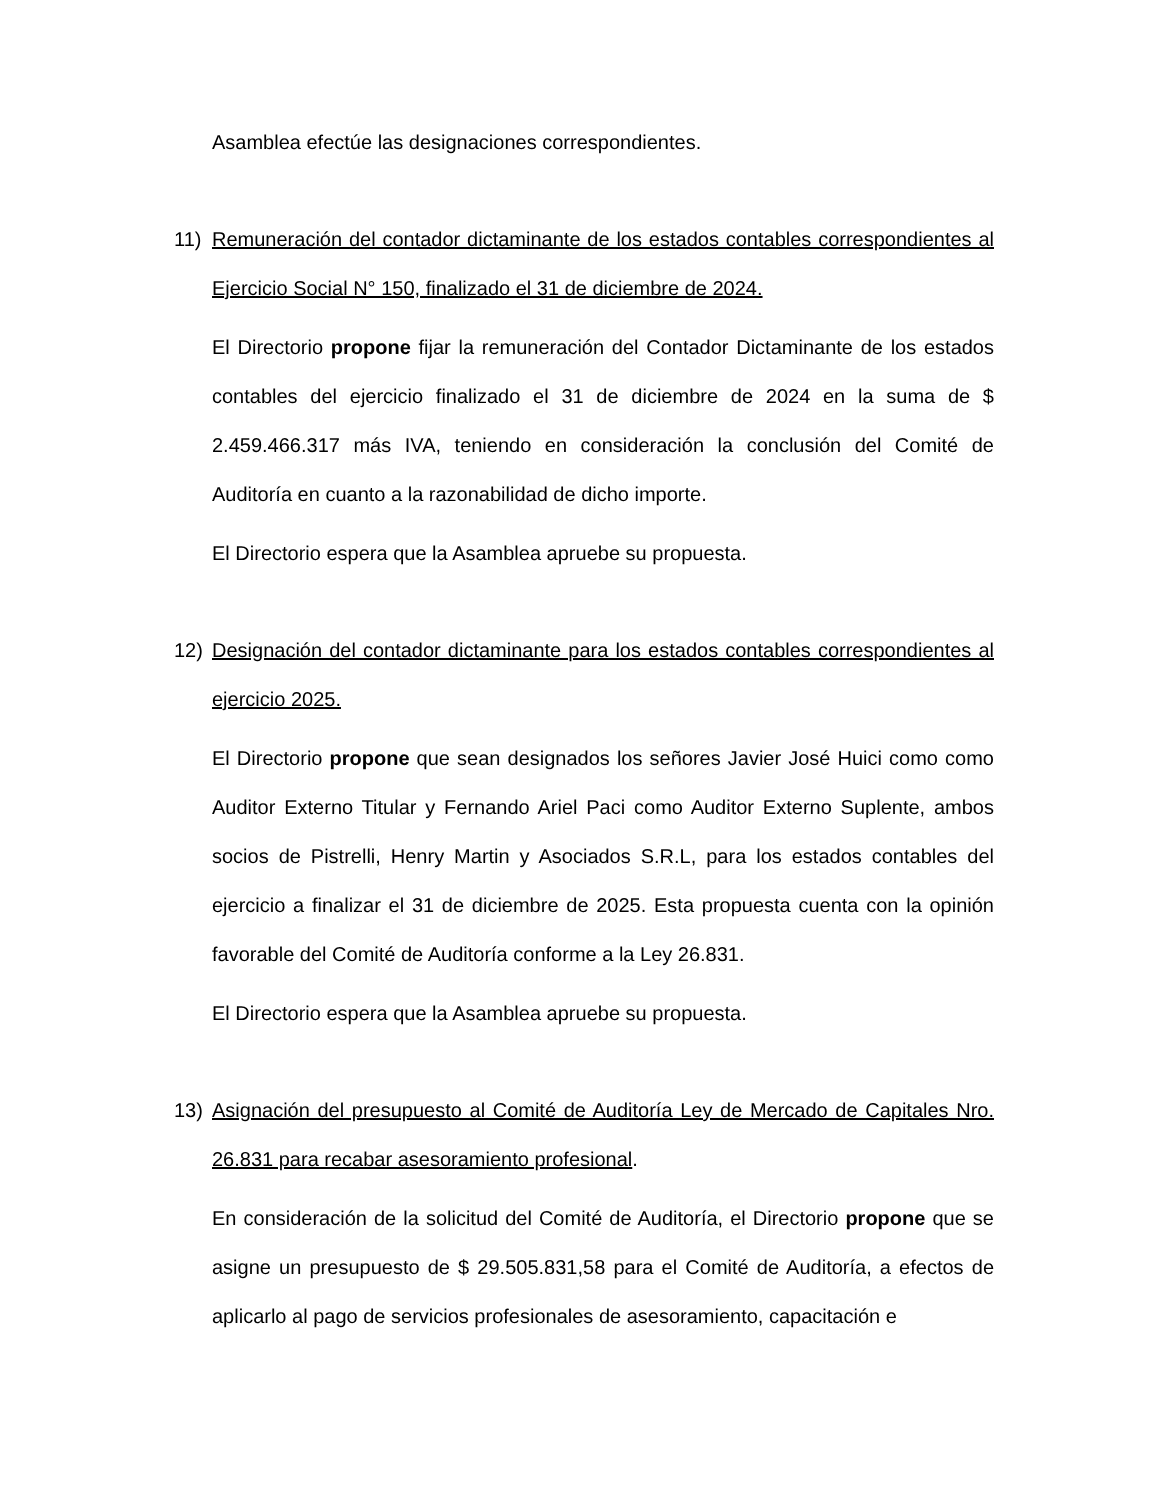Asamblea efectúe las designaciones correspondientes.
11) Remuneración del contador dictaminante de los estados contables correspondientes al Ejercicio Social N° 150, finalizado el 31 de diciembre de 2024.
El Directorio propone fijar la remuneración del Contador Dictaminante de los estados contables del ejercicio finalizado el 31 de diciembre de 2024 en la suma de $ 2.459.466.317 más IVA, teniendo en consideración la conclusión del Comité de Auditoría en cuanto a la razonabilidad de dicho importe.
El Directorio espera que la Asamblea apruebe su propuesta.
12) Designación del contador dictaminante para los estados contables correspondientes al ejercicio 2025.
El Directorio propone que sean designados los señores Javier José Huici como como Auditor Externo Titular y Fernando Ariel Paci como Auditor Externo Suplente, ambos socios de Pistrelli, Henry Martin y Asociados S.R.L, para los estados contables del ejercicio a finalizar el 31 de diciembre de 2025. Esta propuesta cuenta con la opinión favorable del Comité de Auditoría conforme a la Ley 26.831.
El Directorio espera que la Asamblea apruebe su propuesta.
13) Asignación del presupuesto al Comité de Auditoría Ley de Mercado de Capitales Nro. 26.831 para recabar asesoramiento profesional.
En consideración de la solicitud del Comité de Auditoría, el Directorio propone que se asigne un presupuesto de $ 29.505.831,58 para el Comité de Auditoría, a efectos de aplicarlo al pago de servicios profesionales de asesoramiento, capacitación e